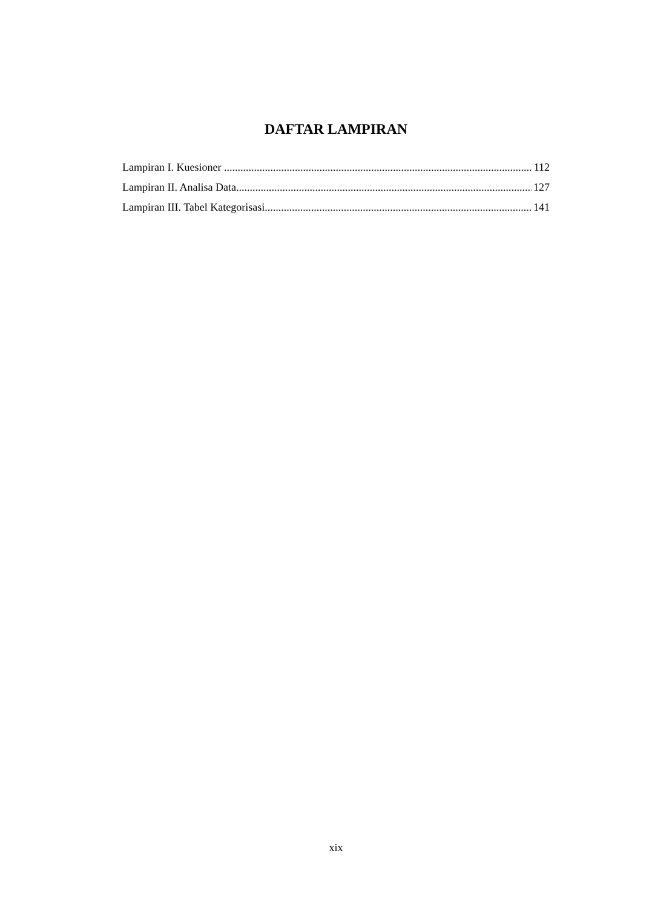DAFTAR LAMPIRAN
Lampiran I. Kuesioner 112
Lampiran II. Analisa Data 127
Lampiran III. Tabel Kategorisasi 141
xix